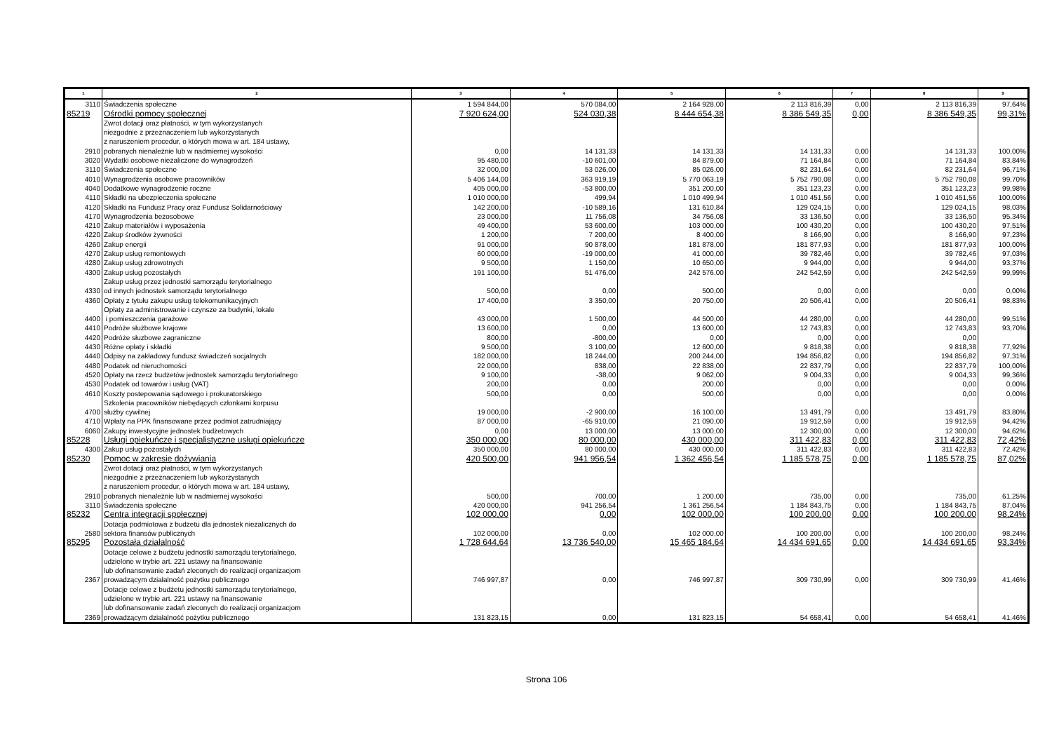| 1 | 2 | 3 | 4 | 5 | 6 | 7 | 8 | 9 |
| --- | --- | --- | --- | --- | --- | --- | --- | --- |
| 3110 | Świadczenia społeczne | 1 594 844,00 | 570 084,00 | 2 164 928,00 | 2 113 816,39 | 0,00 | 2 113 816,39 | 97,64% |
| 85219 | Ośrodki pomocy społecznej | 7 920 624,00 | 524 030,38 | 8 444 654,38 | 8 386 549,35 | 0,00 | 8 386 549,35 | 99,31% |
| 2910 | Zwrot dotacji oraz płatności, w tym wykorzystanych niezgodnie z przeznaczeniem lub wykorzystanych z naruszeniem procedur, o których mowa w art. 184 ustawy, pobranych nienależnie lub w nadmiernej wysokości | 0,00 | 14 131,33 | 14 131,33 | 14 131,33 | 0,00 | 14 131,33 | 100,00% |
| 3020 | Wydatki osobowe niezaliczone do wynagrodzeń | 95 480,00 | -10 601,00 | 84 879,00 | 71 164,84 | 0,00 | 71 164,84 | 83,84% |
| 3110 | Świadczenia społeczne | 32 000,00 | 53 026,00 | 85 026,00 | 82 231,64 | 0,00 | 82 231,64 | 96,71% |
| 4010 | Wynagrodzenia osobowe pracowników | 5 406 144,00 | 363 919,19 | 5 770 063,19 | 5 752 790,08 | 0,00 | 5 752 790,08 | 99,70% |
| 4040 | Dodatkowe wynagrodzenie roczne | 405 000,00 | -53 800,00 | 351 200,00 | 351 123,23 | 0,00 | 351 123,23 | 99,98% |
| 4110 | Składki na ubezpieczenia społeczne | 1 010 000,00 | 499,94 | 1 010 499,94 | 1 010 451,56 | 0,00 | 1 010 451,56 | 100,00% |
| 4120 | Składki na Fundusz Pracy oraz Fundusz Solidarnościowy | 142 200,00 | -10 589,16 | 131 610,84 | 129 024,15 | 0,00 | 129 024,15 | 98,03% |
| 4170 | Wynagrodzenia bezosobowe | 23 000,00 | 11 756,08 | 34 756,08 | 33 136,50 | 0,00 | 33 136,50 | 95,34% |
| 4210 | Zakup materiałów i wyposażenia | 49 400,00 | 53 600,00 | 103 000,00 | 100 430,20 | 0,00 | 100 430,20 | 97,51% |
| 4220 | Zakup środków żywności | 1 200,00 | 7 200,00 | 8 400,00 | 8 166,90 | 0,00 | 8 166,90 | 97,23% |
| 4260 | Zakup energii | 91 000,00 | 90 878,00 | 181 878,00 | 181 877,93 | 0,00 | 181 877,93 | 100,00% |
| 4270 | Zakup usług remontowych | 60 000,00 | -19 000,00 | 41 000,00 | 39 782,46 | 0,00 | 39 782,46 | 97,03% |
| 4280 | Zakup usług zdrowotnych | 9 500,00 | 1 150,00 | 10 650,00 | 9 944,00 | 0,00 | 9 944,00 | 93,37% |
| 4300 | Zakup usług pozostałych | 191 100,00 | 51 476,00 | 242 576,00 | 242 542,59 | 0,00 | 242 542,59 | 99,99% |
| 4330 | Zakup usług przez jednostki samorządu terytorialnego od innych jednostek samorządu terytorialnego | 500,00 | 0,00 | 500,00 | 0,00 | 0,00 | 0,00 | 0,00% |
| 4360 | Opłaty z tytułu zakupu usług telekomunikacyjnych | 17 400,00 | 3 350,00 | 20 750,00 | 20 506,41 | 0,00 | 20 506,41 | 98,83% |
| 4400 | Opłaty za administrowanie i czynsze za budynki, lokale i pomieszczenia garażowe | 43 000,00 | 1 500,00 | 44 500,00 | 44 280,00 | 0,00 | 44 280,00 | 99,51% |
| 4410 | Podróże służbowe krajowe | 13 600,00 | 0,00 | 13 600,00 | 12 743,83 | 0,00 | 12 743,83 | 93,70% |
| 4420 | Podróże słuzbowe zagraniczne | 800,00 | -800,00 | 0,00 | 0,00 | 0,00 | 0,00 | |
| 4430 | Różne opłaty i składki | 9 500,00 | 3 100,00 | 12 600,00 | 9 818,38 | 0,00 | 9 818,38 | 77,92% |
| 4440 | Odpisy na zakładowy fundusz świadczeń socjalnych | 182 000,00 | 18 244,00 | 200 244,00 | 194 856,82 | 0,00 | 194 856,82 | 97,31% |
| 4480 | Podatek od nieruchomości | 22 000,00 | 838,00 | 22 838,00 | 22 837,79 | 0,00 | 22 837,79 | 100,00% |
| 4520 | Opłaty na rzecz budżetów jednostek samorządu terytorialnego | 9 100,00 | -38,00 | 9 062,00 | 9 004,33 | 0,00 | 9 004,33 | 99,36% |
| 4530 | Podatek od towarów i usług (VAT) | 200,00 | 0,00 | 200,00 | 0,00 | 0,00 | 0,00 | 0,00% |
| 4610 | Koszty postepowania sądowego i prokuratorskiego | 500,00 | 0,00 | 500,00 | 0,00 | 0,00 | 0,00 | 0,00% |
| 4700 | Szkolenia pracowników niebędących członkami korpusu służby cywilnej | 19 000,00 | -2 900,00 | 16 100,00 | 13 491,79 | 0,00 | 13 491,79 | 83,80% |
| 4710 | Wpłaty na PPK finansowane przez podmiot zatrudniający | 87 000,00 | -65 910,00 | 21 090,00 | 19 912,59 | 0,00 | 19 912,59 | 94,42% |
| 6060 | Zakupy inwestycyjne jednostek budżetowych | 0,00 | 13 000,00 | 13 000,00 | 12 300,00 | 0,00 | 12 300,00 | 94,62% |
| 85228 | Usługi opiekuńcze i specjalistyczne usługi opiekuńcze | 350 000,00 | 80 000,00 | 430 000,00 | 311 422,83 | 0,00 | 311 422,83 | 72,42% |
| 4300 | Zakup usług pozostałych | 350 000,00 | 80 000,00 | 430 000,00 | 311 422,83 | 0,00 | 311 422,83 | 72,42% |
| 85230 | Pomoc w zakresie dożywiania | 420 500,00 | 941 956,54 | 1 362 456,54 | 1 185 578,75 | 0,00 | 1 185 578,75 | 87,02% |
| 2910 | Zwrot dotacji oraz płatności, w tym wykorzystanych niezgodnie z przeznaczeniem lub wykorzystanych z naruszeniem procedur, o których mowa w art. 184 ustawy, pobranych nienależnie lub w nadmiernej wysokości | 500,00 | 700,00 | 1 200,00 | 735,00 | 0,00 | 735,00 | 61,25% |
| 3110 | Świadczenia społeczne | 420 000,00 | 941 256,54 | 1 361 256,54 | 1 184 843,75 | 0,00 | 1 184 843,75 | 87,04% |
| 85232 | Centra integracji społecznej | 102 000,00 | 0,00 | 102 000,00 | 100 200,00 | 0,00 | 100 200,00 | 98,24% |
| 2580 | Dotacja podmiotowa z budzetu dla jednostek niezalicznych do sektora finansów publicznych | 102 000,00 | 0,00 | 102 000,00 | 100 200,00 | 0,00 | 100 200,00 | 98,24% |
| 85295 | Pozostała działalność | 1 728 644,64 | 13 736 540,00 | 15 465 184,64 | 14 434 691,65 | 0,00 | 14 434 691,65 | 93,34% |
| 2367 | Dotacje celowe z budżetu jednostki samorządu terytorialnego, udzielone w trybie art. 221 ustawy na finansowanie lub dofinansowanie zadań zleconych do realizacji organizacjom prowadzącym działalność pożytku publicznego | 746 997,87 | 0,00 | 746 997,87 | 309 730,99 | 0,00 | 309 730,99 | 41,46% |
| 2369 | Dotacje celowe z budżetu jednostki samorządu terytorialnego, udzielone w trybie art. 221 ustawy na finansowanie lub dofinansowanie zadań zleconych do realizacji organizacjom prowadzącym działalność pożytku publicznego | 131 823,15 | 0,00 | 131 823,15 | 54 658,41 | 0,00 | 54 658,41 | 41,46% |
Strona 106